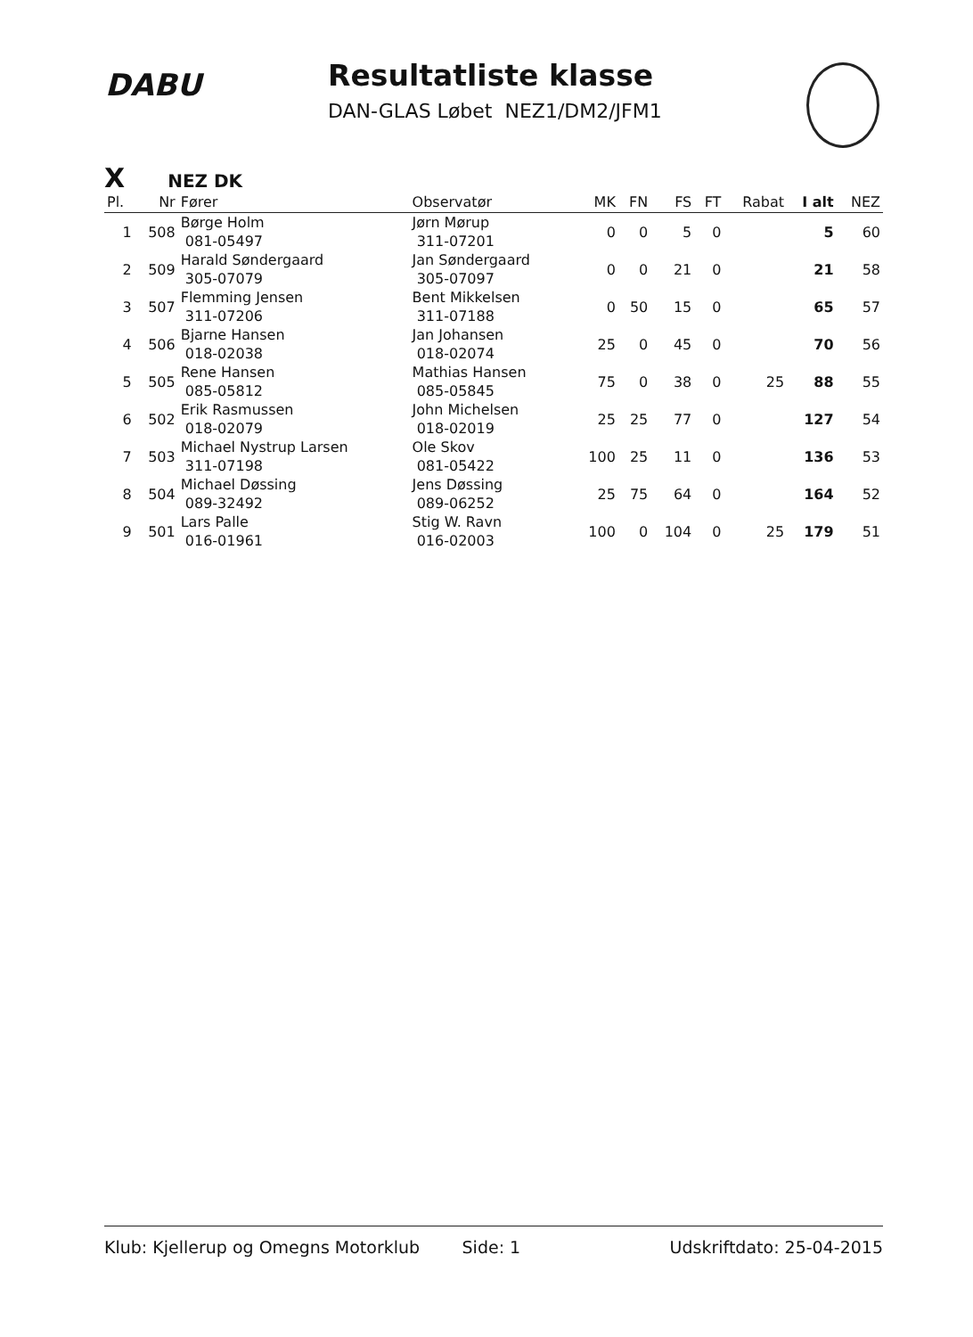DABU
Resultatliste klasse
DAN-GLAS Løbet NEZ1/DM2/JFM1
X NEZ DK
| Pl. | Nr | Fører | Observatør | MK | FN | FS | FT | Rabat | I alt | NEZ |
| --- | --- | --- | --- | --- | --- | --- | --- | --- | --- | --- |
| 1 | 508 | Børge Holm 081-05497 | Jørn Mørup 311-07201 | 0 | 0 | 5 | 0 | | 5 | 60 |
| 2 | 509 | Harald Søndergaard 305-07079 | Jan Søndergaard 305-07097 | 0 | 0 | 21 | 0 | | 21 | 58 |
| 3 | 507 | Flemming Jensen 311-07206 | Bent Mikkelsen 311-07188 | 0 | 50 | 15 | 0 | | 65 | 57 |
| 4 | 506 | Bjarne Hansen 018-02038 | Jan Johansen 018-02074 | 25 | 0 | 45 | 0 | | 70 | 56 |
| 5 | 505 | Rene Hansen 085-05812 | Mathias Hansen 085-05845 | 75 | 0 | 38 | 0 | 25 | 88 | 55 |
| 6 | 502 | Erik Rasmussen 018-02079 | John Michelsen 018-02019 | 25 | 25 | 77 | 0 | | 127 | 54 |
| 7 | 503 | Michael Nystrup Larsen 311-07198 | Ole Skov 081-05422 | 100 | 25 | 11 | 0 | | 136 | 53 |
| 8 | 504 | Michael Døssing 089-32492 | Jens Døssing 089-06252 | 25 | 75 | 64 | 0 | | 164 | 52 |
| 9 | 501 | Lars Palle 016-01961 | Stig W. Ravn 016-02003 | 100 | 0 | 104 | 0 | 25 | 179 | 51 |
Klub: Kjellerup og Omegns Motorklub Side: 1 Udskriftdato: 25-04-2015